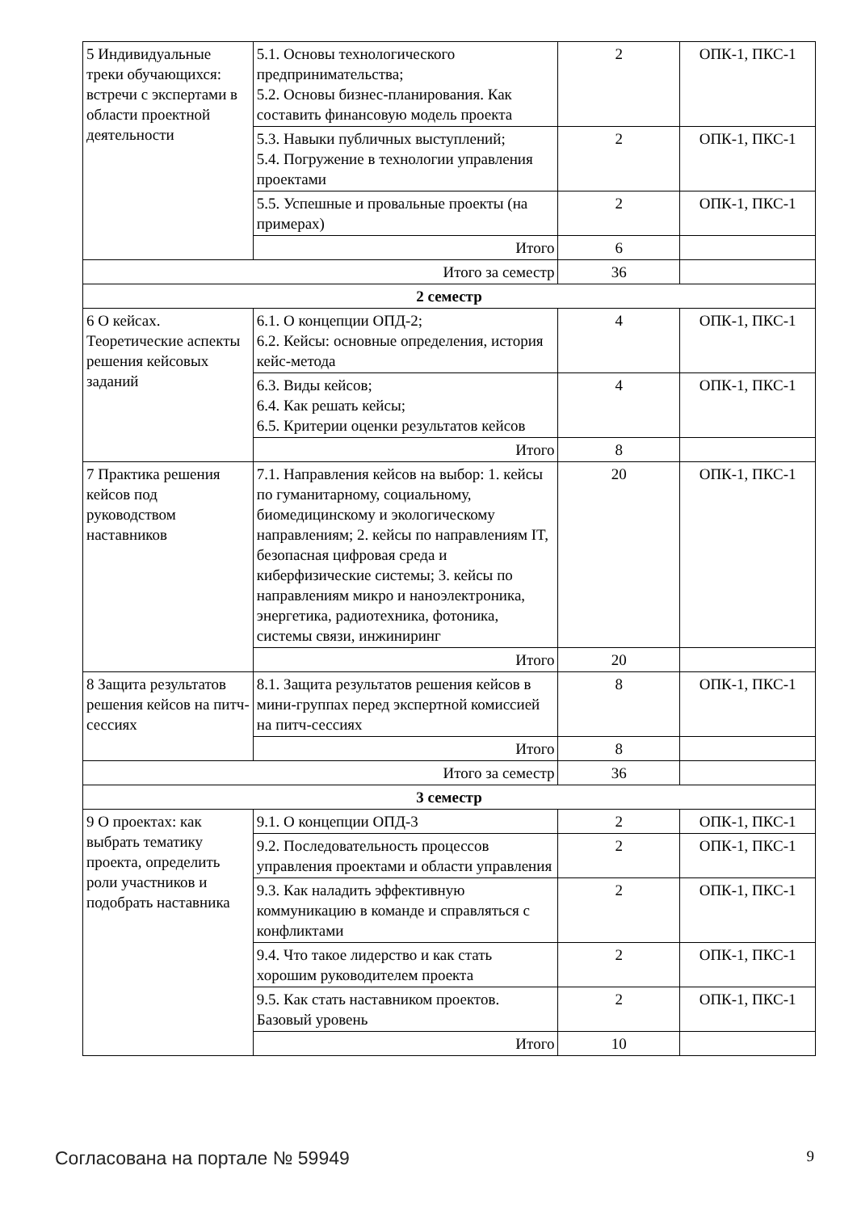| 5 Индивидуальные треки обучающихся: встречи с экспертами в области проектной деятельности | 5.1. Основы технологического предпринимательства; 5.2. Основы бизнес-планирования. Как составить финансовую модель проекта | 2 | ОПК-1, ПКС-1 |
| | 5.3. Навыки публичных выступлений; 5.4. Погружение в технологии управления проектами | 2 | ОПК-1, ПКС-1 |
| | 5.5. Успешные и провальные проекты (на примерах) | 2 | ОПК-1, ПКС-1 |
| | Итого | 6 | |
| Итого за семестр | | 36 | |
| 2 семестр | | | |
| 6 О кейсах. Теоретические аспекты решения кейсовых заданий | 6.1. О концепции ОПД-2; 6.2. Кейсы: основные определения, история кейс-метода | 4 | ОПК-1, ПКС-1 |
| | 6.3. Виды кейсов; 6.4. Как решать кейсы; 6.5. Критерии оценки результатов кейсов | 4 | ОПК-1, ПКС-1 |
| | Итого | 8 | |
| 7 Практика решения кейсов под руководством наставников | 7.1. Направления кейсов на выбор: 1. кейсы по гуманитарному, социальному, биомедицинскому и экологическому направлениям; 2. кейсы по направлениям IT, безопасная цифровая среда и киберфизические системы; 3. кейсы по направлениям микро и наноэлектроника, энергетика, радиотехника, фотоника, системы связи, инжиниринг | 20 | ОПК-1, ПКС-1 |
| | Итого | 20 | |
| 8 Защита результатов решения кейсов на питч-сессиях | 8.1. Защита результатов решения кейсов в мини-группах перед экспертной комиссией на питч-сессиях | 8 | ОПК-1, ПКС-1 |
| | Итого | 8 | |
| Итого за семестр | | 36 | |
| 3 семестр | | | |
| 9 О проектах: как выбрать тематику проекта, определить роли участников и подобрать наставника | 9.1. О концепции ОПД-3 | 2 | ОПК-1, ПКС-1 |
| | 9.2. Последовательность процессов управления проектами и области управления | 2 | ОПК-1, ПКС-1 |
| | 9.3. Как наладить эффективную коммуникацию в команде и справляться с конфликтами | 2 | ОПК-1, ПКС-1 |
| | 9.4. Что такое лидерство и как стать хорошим руководителем проекта | 2 | ОПК-1, ПКС-1 |
| | 9.5. Как стать наставником проектов. Базовый уровень | 2 | ОПК-1, ПКС-1 |
| | Итого | 10 | |
Согласована на портале № 59949 9